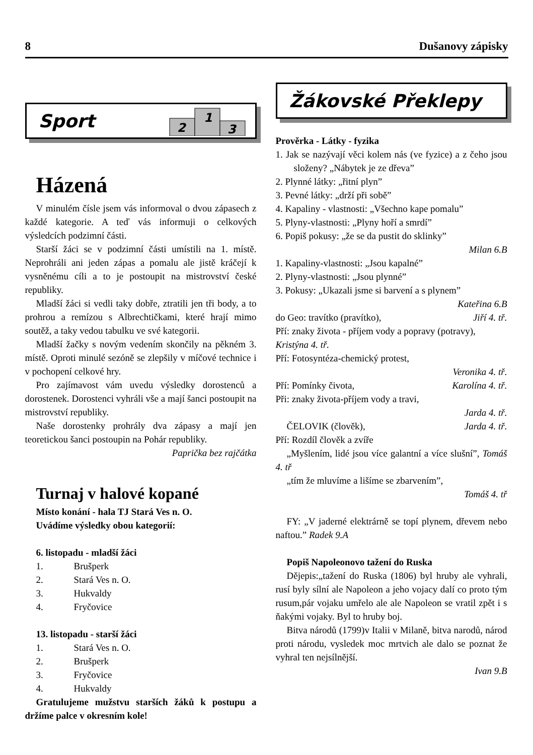8 Dušanovy zápisky
Sport
2
1
3
Házená
V minulém čísle jsem vás informoval o dvou zápasech z každé kategorie. A teď vás informuji o celkových výsledcích podzimní části.
Starší žáci se v podzimní části umístili na 1. místě. Neprohráli ani jeden zápas a pomalu ale jistě kráčejí k vysněnému cíli a to je postoupit na mistrovství české republiky.
Mladší žáci si vedli taky dobře, ztratili jen tři body, a to prohrou a remízou s Albrechtičkami, které hrají mimo soutěž, a taky vedou tabulku ve své kategorii.
Mladší žačky s novým vedením skončily na pěkném 3. místě. Oproti minulé sezóně se zlepšily v míčové technice i v pochopení celkové hry.
Pro zajímavost vám uvedu výsledky dorostenců a dorostenek. Dorostenci vyhráli vše a mají šanci postoupit na mistrovství republiky.
Naše dorostenky prohrály dva zápasy a mají jen teoretickou šanci postoupin na Pohár republiky.
Paprička bez rajčátka
Turnaj v halové kopané
Místo konání - hala TJ Stará Ves n. O.
Uvádíme výsledky obou kategorií:
6. listopadu - mladší žáci
1. Brušperk
2. Stará Ves n. O.
3. Hukvaldy
4. Fryčovice
13. listopadu - starší žáci
1. Stará Ves n. O.
2. Brušperk
3. Fryčovice
4. Hukvaldy
Gratulujeme mužstvu starších žáků k postupu a držíme palce v okresním kole!
Žákovské Překlepy
Prověrka - Látky - fyzika
1. Jak se nazývají věci kolem nás (ve fyzice) a z čeho jsou složeny? „Nábytek je ze dřeva”
2. Plynné látky: „řitní plyn”
3. Pevné látky: „drží při sobě”
4. Kapaliny - vlastnosti: „Všechno kape pomalu”
5. Plyny-vlastnosti: „Plyny hoří a smrdí”
6. Popiš pokusy: „že se da pustit do sklinky”
Milan 6.B
1. Kapaliny-vlastnosti: „Jsou kapalné”
2. Plyny-vlastnosti: „Jsou plynné”
3. Pokusy: „Ukazali jsme si barvení a s plynem”
Kateřina 6.B
do Geo: travítko (pravítko), Jiří 4. tř.
Pří: znaky života - příjem vody a popravy (potravy), Kristýna 4. tř.
Pří: Fotosyntéza-chemický protest,
Veronika 4. tř.
Pří: Pomínky čivota, Karolína 4. tř.
Při: znaky života-příjem vody a travi,
Jarda 4. tř.
ČELOVIK (člověk), Jarda 4. tř.
Pří: Rozdíl člověk a zvíře
„Myšlením, lidé jsou více galantní a více slušní”, Tomáš 4. tř
„tím že mluvíme a lišíme se zbarvením”,
Tomáš 4. tř
FY: „V jaderné elektrárně se topí plynem, dřevem nebo naftou.” Radek 9.A
Popiš Napoleonovo tažení do Ruska
Dějepis:„tažení do Ruska (1806) byl hruby ale vyhrali, rusí byly sílní ale Napoleon a jeho vojacy dalí co proto tým rusum,pár vojaku umřelo ale ale Napoleon se vratil zpět i s ňakými vojaky. Byl to hruby boj.
Bitva národů (1799)v Italii v Milaně, bitva narodů, národ proti národu, vysledek moc mrtvich ale dalo se poznat že vyhral ten nejsílnější.
Ivan 9.B